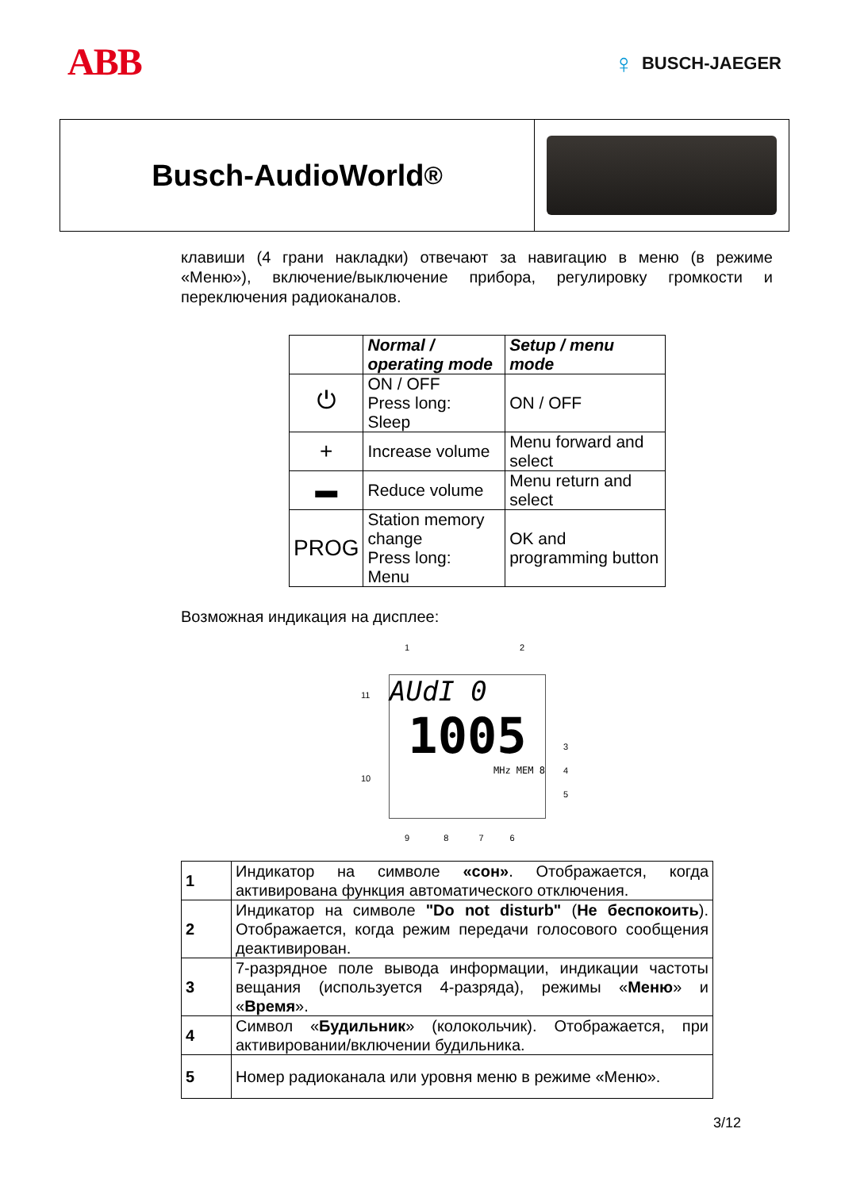ABB
♀ BUSCH-JAEGER
Busch-AudioWorld<sup>®</sup>
клавиши (4 грани накладки) отвечают за навигацию в меню (в режиме «Меню»), включение/выключение прибора, регулировку громкости и переключения радиоканалов.
| | Normal / operating mode | Setup / menu mode |
| --- | --- | --- |
| ⏻ | ON / OFF Press long: Sleep | ON / OFF |
| + | Increase volume | Menu forward and select |
| ▬ | Reduce volume | Menu return and select |
| PROG | Station memory change Press long: Menu | OK and programming button |
Возможная индикация на дисплее:
AUdI 0
1005
MHz MEM 8
1 2
11
3
4
10
5
9 8 7 6
| 1 | Индикатор на символе «сон» . Отображается, когда активирована функция автоматического отключения. |
| 2 | Индикатор на символе "Do not disturb" ( Не беспокоить ). Отображается, когда режим передачи голосового сообщения деактивирован. |
| 3 | 7-разрядное поле вывода информации, индикации частоты вещания (используется 4-разряда), режимы « Меню » и « Время ». |
| 4 | Символ « Будильник » (колокольчик). Отображается, при активировании/включении будильника. |
| 5 | Номер радиоканала или уровня меню в режиме «Меню». |
3/12